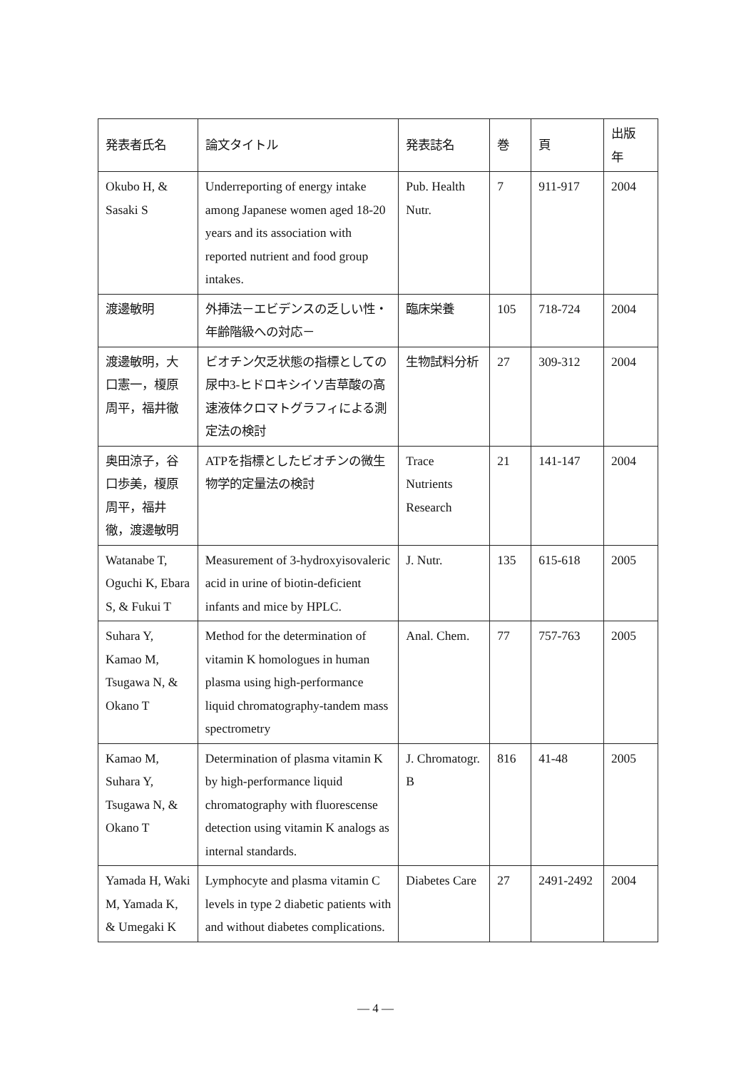| 発表者氏名 | 論文タイトル | 発表誌名 | 巻 | 頁 | 出版 年 |
| --- | --- | --- | --- | --- | --- |
| Okubo H, & Sasaki S | Underreporting of energy intake among Japanese women aged 18-20 years and its association with reported nutrient and food group intakes. | Pub. Health Nutr. | 7 | 911-917 | 2004 |
| 渡邊敏明 | 外挿法－エビデンスの乏しい性・年齢階級への対応－ | 臨床栄養 | 105 | 718-724 | 2004 |
| 渡邊敏明，大口憲一，榎原周平，福井徹 | ビオチン欠乏状態の指標としての尿中3-ヒドロキシイソ吉草酸の高速液体クロマトグラフィによる測定法の検討 | 生物試料分析 | 27 | 309-312 | 2004 |
| 奥田涼子，谷口歩美，榎原周平，福井徹，渡邊敏明 | ATPを指標としたビオチンの微生物学的定量法の検討 | Trace Nutrients Research | 21 | 141-147 | 2004 |
| Watanabe T, Oguchi K, Ebara S, & Fukui T | Measurement of 3-hydroxyisovaleric acid in urine of biotin-deficient infants and mice by HPLC. | J. Nutr. | 135 | 615-618 | 2005 |
| Suhara Y, Kamao M, Tsugawa N, & Okano T | Method for the determination of vitamin K homologues in human plasma using high-performance liquid chromatography-tandem mass spectrometry | Anal. Chem. | 77 | 757-763 | 2005 |
| Kamao M, Suhara Y, Tsugawa N, & Okano T | Determination of plasma vitamin K by high-performance liquid chromatography with fluorescense detection using vitamin K analogs as internal standards. | J. Chromatogr. B | 816 | 41-48 | 2005 |
| Yamada H, Waki M, Yamada K, & Umegaki K | Lymphocyte and plasma vitamin C levels in type 2 diabetic patients with and without diabetes complications. | Diabetes Care | 27 | 2491-2492 | 2004 |
— 4 —